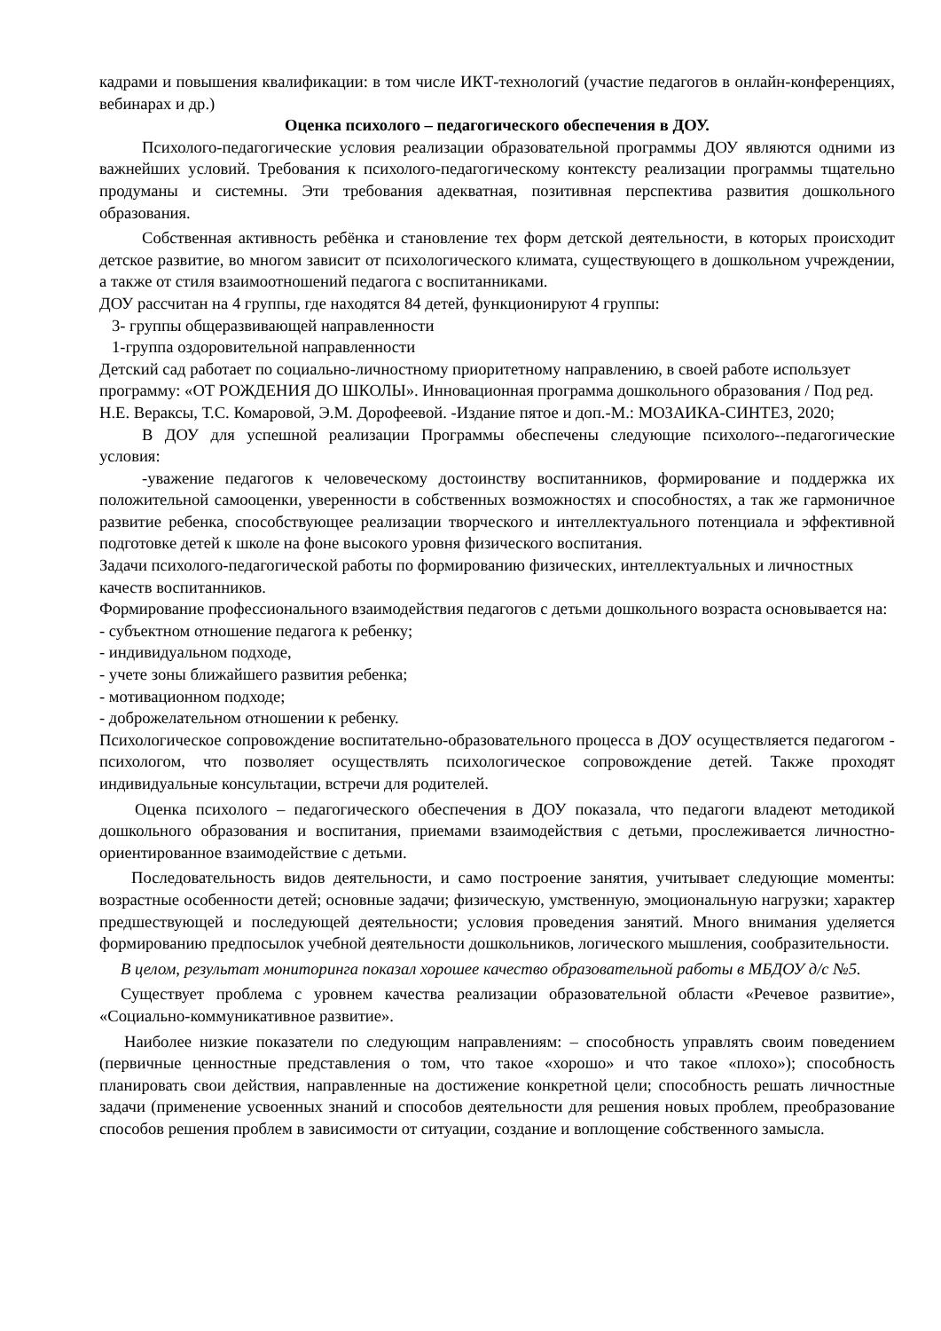кадрами и повышения квалификации: в том числе ИКТ-технологий (участие педагогов в онлайн-конференциях, вебинарах и др.)
Оценка психолого – педагогического обеспечения в ДОУ.
Психолого-педагогические условия реализации образовательной программы ДОУ являются одними из важнейших условий. Требования к психолого-педагогическому контексту реализации программы тщательно продуманы и системны. Эти требования адекватная, позитивная перспектива развития дошкольного образования.
Собственная активность ребёнка и становление тех форм детской деятельности, в которых происходит детское развитие, во многом зависит от психологического климата, существующего в дошкольном учреждении, а также от стиля взаимоотношений педагога с воспитанниками.
ДОУ рассчитан на 4 группы, где находятся 84 детей, функционируют 4 группы:
3- группы общеразвивающей направленности
1-группа оздоровительной направленности
Детский сад работает по социально-личностному приоритетному направлению, в своей работе использует программу: «ОТ РОЖДЕНИЯ ДО ШКОЛЫ». Инновационная программа дошкольного образования / Под ред. Н.Е. Вераксы, Т.С. Комаровой, Э.М. Дорофеевой. -Издание пятое и доп.-М.: МОЗАИКА-СИНТЕЗ, 2020;
В ДОУ для успешной реализации Программы обеспечены следующие психолого--педагогические условия:
-уважение педагогов к человеческому достоинству воспитанников, формирование и поддержка их положительной самооценки, уверенности в собственных возможностях и способностях, а так же гармоничное развитие ребенка, способствующее реализации творческого и интеллектуального потенциала и эффективной подготовке детей к школе на фоне высокого уровня физического воспитания.
Задачи психолого-педагогической работы по формированию физических, интеллектуальных и личностных качеств воспитанников.
Формирование профессионального взаимодействия педагогов с детьми дошкольного возраста основывается на:
- субъектном отношение педагога к ребенку;
- индивидуальном подходе,
- учете зоны ближайшего развития ребенка;
- мотивационном подходе;
- доброжелательном отношении к ребенку.
Психологическое сопровождение воспитательно-образовательного процесса в ДОУ осуществляется педагогом - психологом, что позволяет осуществлять психологическое сопровождение детей. Также проходят индивидуальные консультации, встречи для родителей.
Оценка психолого – педагогического обеспечения в ДОУ показала, что педагоги владеют методикой дошкольного образования и воспитания, приемами взаимодействия с детьми, прослеживается личностно-ориентированное взаимодействие с детьми.
Последовательность видов деятельности, и само построение занятия, учитывает следующие моменты: возрастные особенности детей; основные задачи; физическую, умственную, эмоциональную нагрузки; характер предшествующей и последующей деятельности; условия проведения занятий. Много внимания уделяется формированию предпосылок учебной деятельности дошкольников, логического мышления, сообразительности.
В целом, результат мониторинга показал хорошее качество образовательной работы в МБДОУ д/с №5.
Существует проблема с уровнем качества реализации образовательной области «Речевое развитие», «Социально-коммуникативное развитие».
Наиболее низкие показатели по следующим направлениям: – способность управлять своим поведением (первичные ценностные представления о том, что такое «хорошо» и что такое «плохо»); способность планировать свои действия, направленные на достижение конкретной цели; способность решать личностные задачи (применение усвоенных знаний и способов деятельности для решения новых проблем, преобразование способов решения проблем в зависимости от ситуации, создание и воплощение собственного замысла.